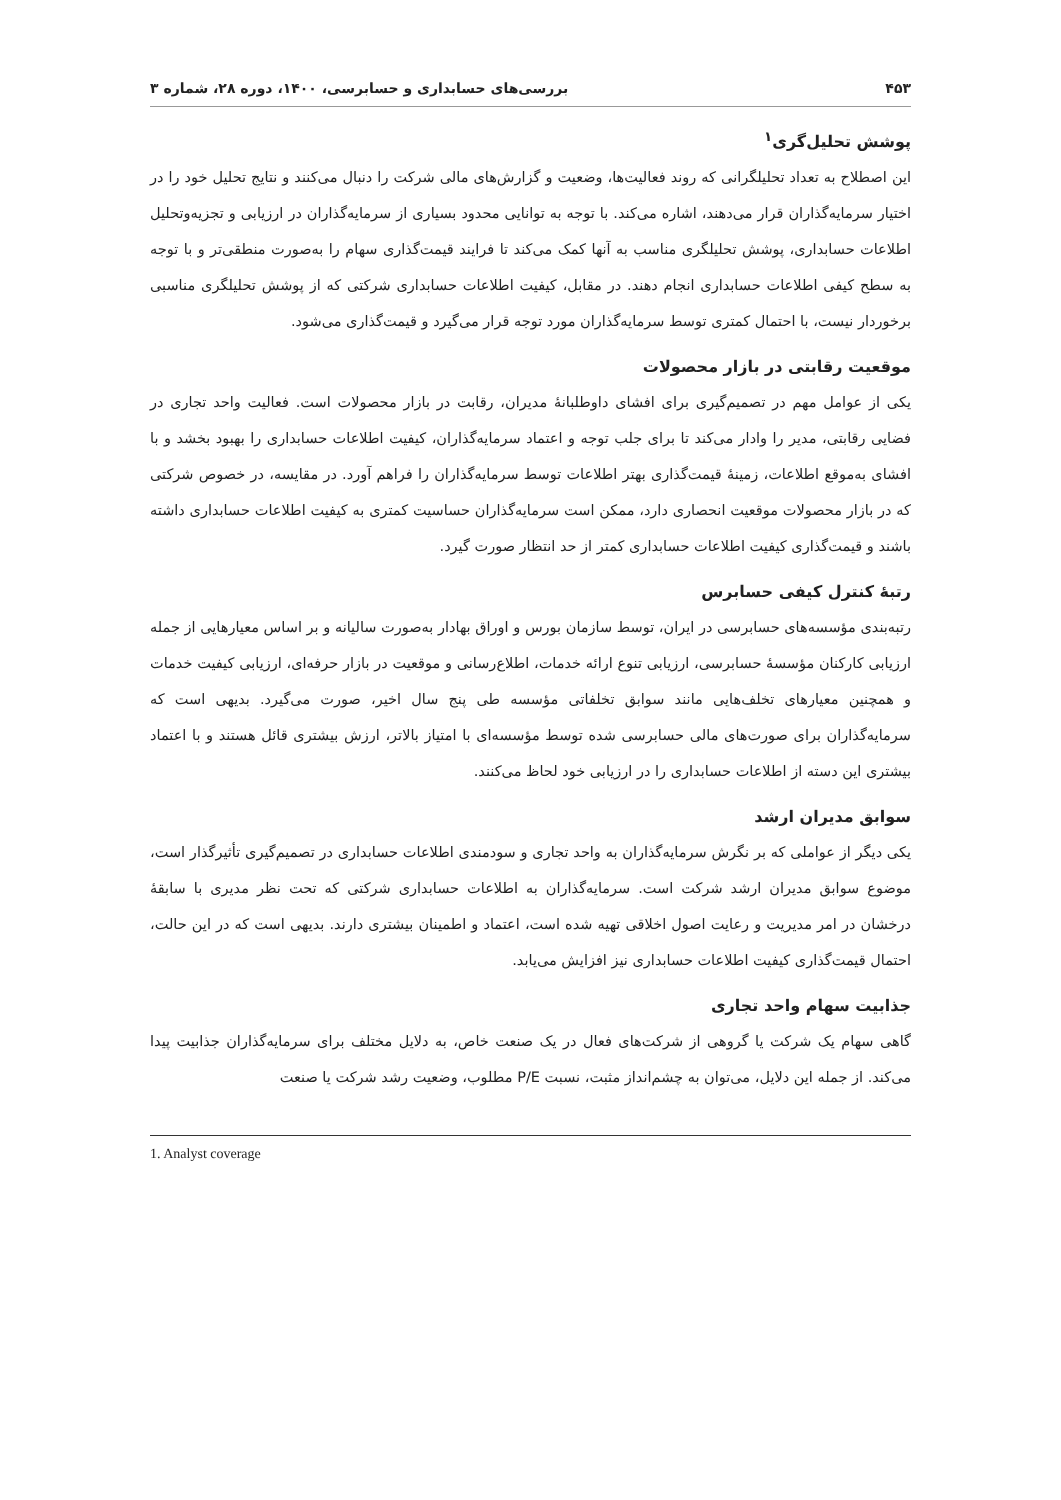۴۵۳ بررسی‌های حسابداری و حسابرسی، ۱۴۰۰، دوره ۲۸، شماره ۳
پوشش تحلیل‌گری<sup>۱</sup>
این اصطلاح به تعداد تحلیلگرانی که روند فعالیت‌ها، وضعیت و گزارش‌های مالی شرکت را دنبال می‌کنند و نتایج تحلیل خود را در اختیار سرمایه‌گذاران قرار می‌دهند، اشاره می‌کند. با توجه به توانایی محدود بسیاری از سرمایه‌گذاران در ارزیابی و تجزیه‌وتحلیل اطلاعات حسابداری، پوشش تحلیلگری مناسب به آنها کمک می‌کند تا فرایند قیمت‌گذاری سهام را به‌صورت منطقی‌تر و با توجه به سطح کیفی اطلاعات حسابداری انجام دهند. در مقابل، کیفیت اطلاعات حسابداری شرکتی که از پوشش تحلیلگری مناسبی برخوردار نیست، با احتمال کمتری توسط سرمایه‌گذاران مورد توجه قرار می‌گیرد و قیمت‌گذاری می‌شود.
موقعیت رقابتی در بازار محصولات
یکی از عوامل مهم در تصمیم‌گیری برای افشای داوطلبانهٔ مدیران، رقابت در بازار محصولات است. فعالیت واحد تجاری در فضایی رقابتی، مدیر را وادار می‌کند تا برای جلب توجه و اعتماد سرمایه‌گذاران، کیفیت اطلاعات حسابداری را بهبود بخشد و با افشای به‌موقع اطلاعات، زمینهٔ قیمت‌گذاری بهتر اطلاعات توسط سرمایه‌گذاران را فراهم آورد. در مقایسه، در خصوص شرکتی که در بازار محصولات موقعیت انحصاری دارد، ممکن است سرمایه‌گذاران حساسیت کمتری به کیفیت اطلاعات حسابداری داشته باشند و قیمت‌گذاری کیفیت اطلاعات حسابداری کمتر از حد انتظار صورت گیرد.
رتبهٔ کنترل کیفی حسابرس
رتبه‌بندی مؤسسه‌های حسابرسی در ایران، توسط سازمان بورس و اوراق بهادار به‌صورت سالیانه و بر اساس معیارهایی از جمله ارزیابی کارکنان مؤسسهٔ حسابرسی، ارزیابی تنوع ارائه خدمات، اطلاع‌رسانی و موقعیت در بازار حرفه‌ای، ارزیابی کیفیت خدمات و همچنین معیارهای تخلف‌هایی مانند سوابق تخلفاتی مؤسسه طی پنج سال اخیر، صورت می‌گیرد. بدیهی است که سرمایه‌گذاران برای صورت‌های مالی حسابرسی شده توسط مؤسسه‌ای با امتیاز بالاتر، ارزش بیشتری قائل هستند و با اعتماد بیشتری این دسته از اطلاعات حسابداری را در ارزیابی خود لحاظ می‌کنند.
سوابق مدیران ارشد
یکی دیگر از عواملی که بر نگرش سرمایه‌گذاران به واحد تجاری و سودمندی اطلاعات حسابداری در تصمیم‌گیری تأثیرگذار است، موضوع سوابق مدیران ارشد شرکت است. سرمایه‌گذاران به اطلاعات حسابداری شرکتی که تحت نظر مدیری با سابقهٔ درخشان در امر مدیریت و رعایت اصول اخلاقی تهیه شده است، اعتماد و اطمینان بیشتری دارند. بدیهی است که در این حالت، احتمال قیمت‌گذاری کیفیت اطلاعات حسابداری نیز افزایش می‌یابد.
جذابیت سهام واحد تجاری
گاهی سهام یک شرکت یا گروهی از شرکت‌های فعال در یک صنعت خاص، به دلایل مختلف برای سرمایه‌گذاران جذابیت پیدا می‌کند. از جمله این دلایل، می‌توان به چشم‌انداز مثبت، نسبت P/E مطلوب، وضعیت رشد شرکت یا صنعت
1. Analyst coverage